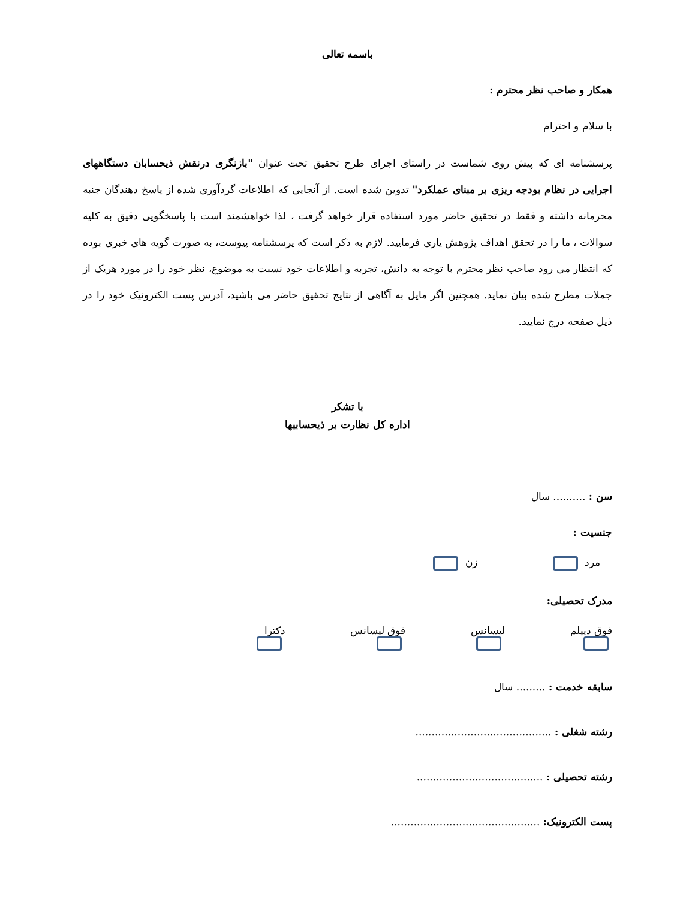باسمه تعالی
همکار و صاحب نظر محترم :
با سلام و احترام
پرسشنامه ای که پیش روی شماست در راستای اجرای طرح تحقیق تحت عنوان "بازنگری درنقش ذیحسابان دستگاههای اجرایی در نظام بودجه ریزی بر مبنای عملکرد" تدوین شده است. از آنجایی که اطلاعات گردآوری شده از پاسخ دهندگان جنبه محرمانه داشته و فقط در تحقیق حاضر مورد استفاده قرار خواهد گرفت ، لذا خواهشمند است با پاسخگویی دقیق به کلیه سوالات ، ما را در تحقق اهداف پژوهش یاری فرمایید. لازم به ذکر است که پرسشنامه پیوست، به صورت گویه های خبری بوده که انتظار می رود صاحب نظر محترم با توجه به دانش، تجربه و اطلاعات خود نسبت به موضوع، نظر خود را در مورد هریک از جملات مطرح شده بیان نماید. همچنین اگر مایل به آگاهی از نتایج تحقیق حاضر می باشید، آدرس پست الکترونیک خود را در ذیل صفحه درج نمایید.
با تشکر
اداره کل نظارت بر ذیحسابیها
سن : .......... سال
جنسیت :
مرد زن
مدرک تحصیلی:
فوق دیپلم لیسانس فوق لیسانس دکترا
سابقه خدمت : ......... سال
رشته شغلی : ..........................................
رشته تحصیلی : .......................................
پست الکترونیک: ..............................................